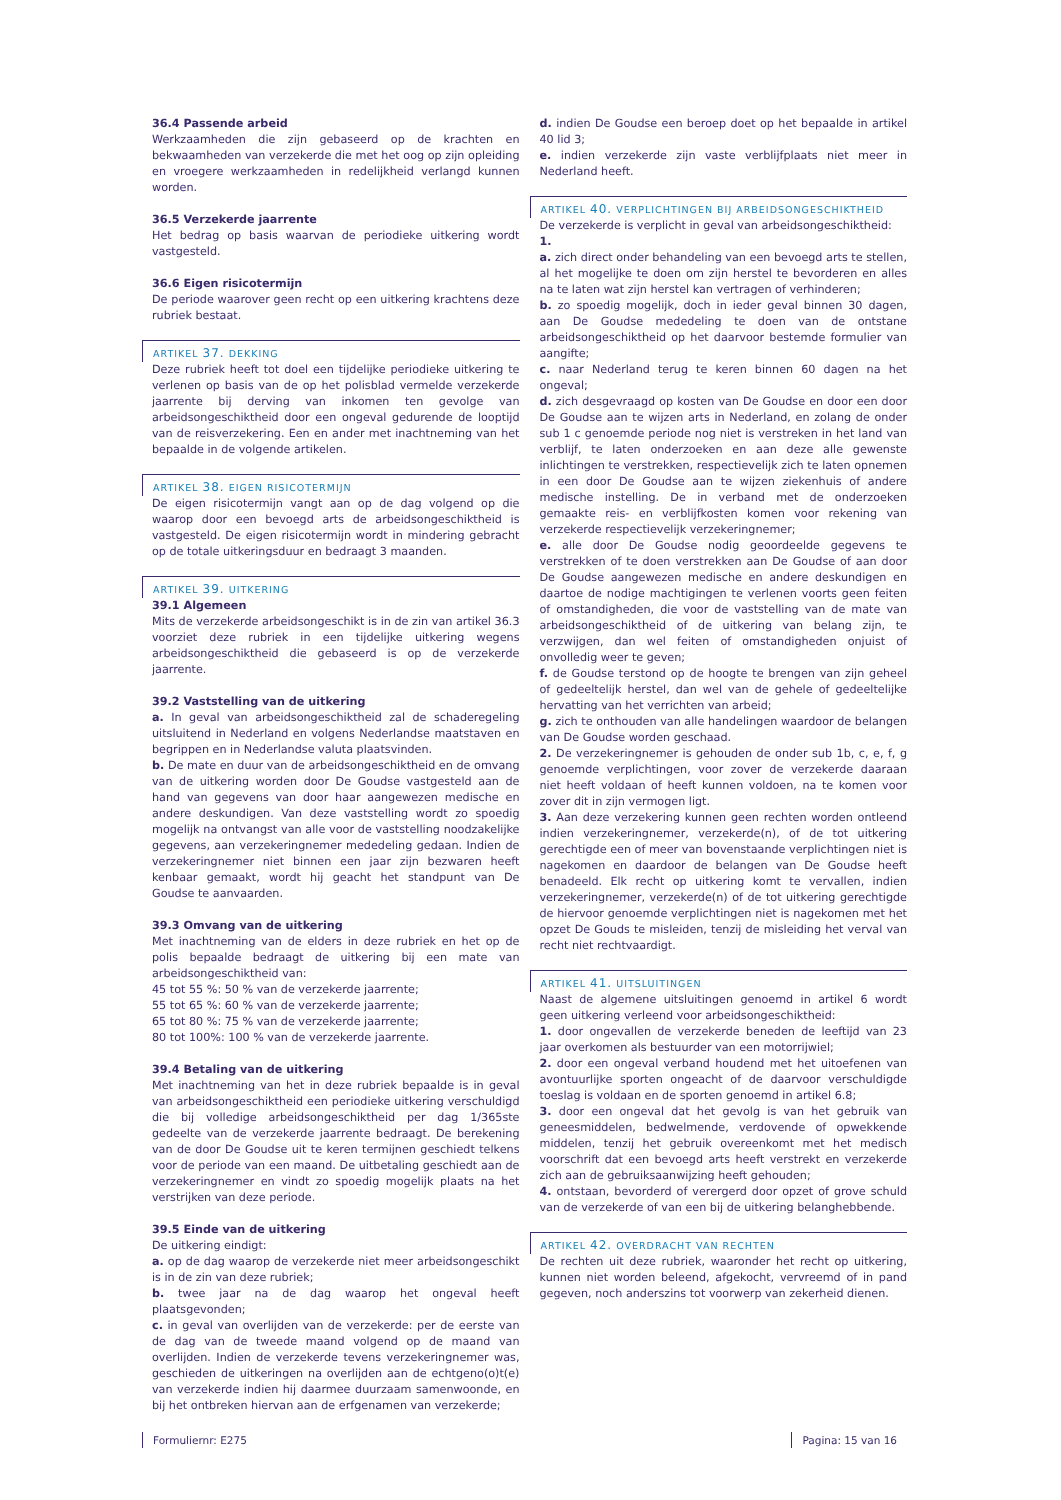36.4 Passende arbeid
Werkzaamheden die zijn gebaseerd op de krachten en bekwaamheden van verzekerde die met het oog op zijn opleiding en vroegere werkzaamheden in redelijkheid verlangd kunnen worden.
36.5 Verzekerde jaarrente
Het bedrag op basis waarvan de periodieke uitkering wordt vastgesteld.
36.6 Eigen risicotermijn
De periode waarover geen recht op een uitkering krachtens deze rubriek bestaat.
ARTIKEL 37. DEKKING
Deze rubriek heeft tot doel een tijdelijke periodieke uitkering te verlenen op basis van de op het polisblad vermelde verzekerde jaarrente bij derving van inkomen ten gevolge van arbeidsongeschiktheid door een ongeval gedurende de looptijd van de reisverzekering. Een en ander met inachtneming van het bepaalde in de volgende artikelen.
ARTIKEL 38. EIGEN RISICOTERMIJN
De eigen risicotermijn vangt aan op de dag volgend op die waarop door een bevoegd arts de arbeidsongeschiktheid is vastgesteld. De eigen risicotermijn wordt in mindering gebracht op de totale uitkeringsduur en bedraagt 3 maanden.
ARTIKEL 39. UITKERING
39.1 Algemeen
Mits de verzekerde arbeidsongeschikt is in de zin van artikel 36.3 voorziet deze rubriek in een tijdelijke uitkering wegens arbeidsongeschiktheid die gebaseerd is op de verzekerde jaarrente.
39.2 Vaststelling van de uitkering
a. In geval van arbeidsongeschiktheid zal de schaderegeling uitsluitend in Nederland en volgens Nederlandse maatstaven en begrippen en in Nederlandse valuta plaatsvinden.
b. De mate en duur van de arbeidsongeschiktheid en de omvang van de uitkering worden door De Goudse vastgesteld aan de hand van gegevens van door haar aangewezen medische en andere deskundigen. Van deze vaststelling wordt zo spoedig mogelijk na ontvangst van alle voor de vaststelling noodzakelijke gegevens, aan verzekeringnemer mededeling gedaan. Indien de verzekeringnemer niet binnen een jaar zijn bezwaren heeft kenbaar gemaakt, wordt hij geacht het standpunt van De Goudse te aanvaarden.
39.3 Omvang van de uitkering
Met inachtneming van de elders in deze rubriek en het op de polis bepaalde bedraagt de uitkering bij een mate van arbeidsongeschiktheid van:
45 tot 55 %: 50 % van de verzekerde jaarrente;
55 tot 65 %: 60 % van de verzekerde jaarrente;
65 tot 80 %: 75 % van de verzekerde jaarrente;
80 tot 100%: 100 % van de verzekerde jaarrente.
39.4 Betaling van de uitkering
Met inachtneming van het in deze rubriek bepaalde is in geval van arbeidsongeschiktheid een periodieke uitkering verschuldigd die bij volledige arbeidsongeschiktheid per dag 1/365ste gedeelte van de verzekerde jaarrente bedraagt. De berekening van de door De Goudse uit te keren termijnen geschiedt telkens voor de periode van een maand. De uitbetaling geschiedt aan de verzekeringnemer en vindt zo spoedig mogelijk plaats na het verstrijken van deze periode.
39.5 Einde van de uitkering
De uitkering eindigt:
a. op de dag waarop de verzekerde niet meer arbeidsongeschikt is in de zin van deze rubriek;
b. twee jaar na de dag waarop het ongeval heeft plaatsgevonden;
c. in geval van overlijden van de verzekerde: per de eerste van de dag van de tweede maand volgend op de maand van overlijden. Indien de verzekerde tevens verzekeringnemer was, geschieden de uitkeringen na overlijden aan de echtgeno(o)t(e) van verzekerde indien hij daarmee duurzaam samenwoonde, en bij het ontbreken hiervan aan de erfgenamen van verzekerde;
d. indien De Goudse een beroep doet op het bepaalde in artikel 40 lid 3;
e. indien verzekerde zijn vaste verblijfplaats niet meer in Nederland heeft.
ARTIKEL 40. VERPLICHTINGEN BIJ ARBEIDSONGESCHIKTHEID
De verzekerde is verplicht in geval van arbeidsongeschiktheid:
1.
a. zich direct onder behandeling van een bevoegd arts te stellen, al het mogelijke te doen om zijn herstel te bevorderen en alles na te laten wat zijn herstel kan vertragen of verhinderen;
b. zo spoedig mogelijk, doch in ieder geval binnen 30 dagen, aan De Goudse mededeling te doen van de ontstane arbeidsongeschiktheid op het daarvoor bestemde formulier van aangifte;
c. naar Nederland terug te keren binnen 60 dagen na het ongeval;
d. zich desgevraagd op kosten van De Goudse en door een door De Goudse aan te wijzen arts in Nederland, en zolang de onder sub 1 c genoemde periode nog niet is verstreken in het land van verblijf, te laten onderzoeken en aan deze alle gewenste inlichtingen te verstrekken, respectievelijk zich te laten opnemen in een door De Goudse aan te wijzen ziekenhuis of andere medische instelling. De in verband met de onderzoeken gemaakte reis- en verblijfkosten komen voor rekening van verzekerde respectievelijk verzekeringnemer;
e. alle door De Goudse nodig geoordeelde gegevens te verstrekken of te doen verstrekken aan De Goudse of aan door De Goudse aangewezen medische en andere deskundigen en daartoe de nodige machtigingen te verlenen voorts geen feiten of omstandigheden, die voor de vaststelling van de mate van arbeidsongeschiktheid of de uitkering van belang zijn, te verzwijgen, dan wel feiten of omstandigheden onjuist of onvolledig weer te geven;
f. de Goudse terstond op de hoogte te brengen van zijn geheel of gedeeltelijk herstel, dan wel van de gehele of gedeeltelijke hervatting van het verrichten van arbeid;
g. zich te onthouden van alle handelingen waardoor de belangen van De Goudse worden geschaad.
2. De verzekeringnemer is gehouden de onder sub 1b, c, e, f, g genoemde verplichtingen, voor zover de verzekerde daaraan niet heeft voldaan of heeft kunnen voldoen, na te komen voor zover dit in zijn vermogen ligt.
3. Aan deze verzekering kunnen geen rechten worden ontleend indien verzekeringnemer, verzekerde(n), of de tot uitkering gerechtigde een of meer van bovenstaande verplichtingen niet is nagekomen en daardoor de belangen van De Goudse heeft benadeeld. Elk recht op uitkering komt te vervallen, indien verzekeringnemer, verzekerde(n) of de tot uitkering gerechtigde de hiervoor genoemde verplichtingen niet is nagekomen met het opzet De Gouds te misleiden, tenzij de misleiding het verval van recht niet rechtvaardigt.
ARTIKEL 41. UITSLUITINGEN
Naast de algemene uitsluitingen genoemd in artikel 6 wordt geen uitkering verleend voor arbeidsongeschiktheid:
1. door ongevallen de verzekerde beneden de leeftijd van 23 jaar overkomen als bestuurder van een motorrijwiel;
2. door een ongeval verband houdend met het uitoefenen van avontuurlijke sporten ongeacht of de daarvoor verschuldigde toeslag is voldaan en de sporten genoemd in artikel 6.8;
3. door een ongeval dat het gevolg is van het gebruik van geneesmiddelen, bedwelmende, verdovende of opwekkende middelen, tenzij het gebruik overeenkomt met het medisch voorschrift dat een bevoegd arts heeft verstrekt en verzekerde zich aan de gebruiksaanwijzing heeft gehouden;
4. ontstaan, bevorderd of verergerd door opzet of grove schuld van de verzekerde of van een bij de uitkering belanghebbende.
ARTIKEL 42. OVERDRACHT VAN RECHTEN
De rechten uit deze rubriek, waaronder het recht op uitkering, kunnen niet worden beleend, afgekocht, vervreemd of in pand gegeven, noch anderszins tot voorwerp van zekerheid dienen.
Formuliernr: E275 Pagina: 15 van 16